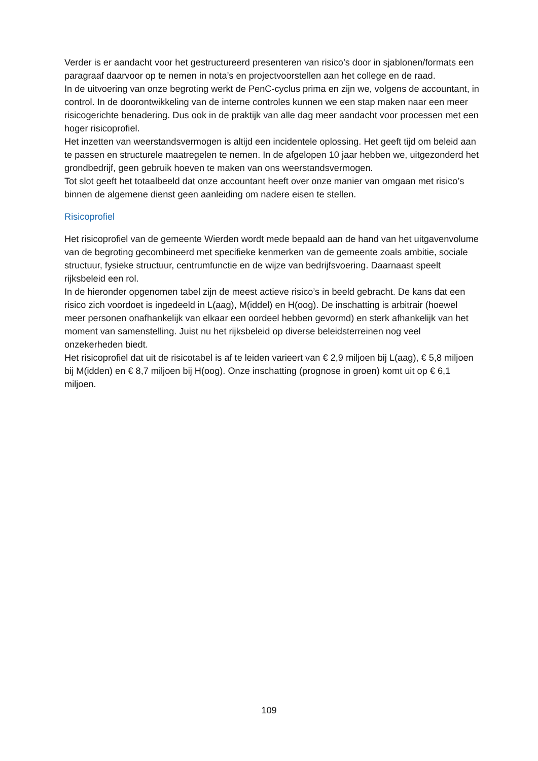Verder is er aandacht voor het gestructureerd presenteren van risico’s door in sjablonen/formats een paragraaf daarvoor op te nemen in nota’s en projectvoorstellen aan het college en de raad.
In de uitvoering van onze begroting werkt de PenC-cyclus prima en zijn we, volgens de accountant, in control. In de doorontwikkeling van de interne controles kunnen we een stap maken naar een meer risicogerichte benadering. Dus ook in de praktijk van alle dag meer aandacht voor processen met een hoger risicoprofiel.
Het inzetten van weerstandsvermogen is altijd een incidentele oplossing. Het geeft tijd om beleid aan te passen en structurele maatregelen te nemen. In de afgelopen 10 jaar hebben we, uitgezonderd het grondbedrijf, geen gebruik hoeven te maken van ons weerstandsvermogen.
Tot slot geeft het totaalbeeld dat onze accountant heeft over onze manier van omgaan met risico’s binnen de algemene dienst geen aanleiding om nadere eisen te stellen.
Risicoprofiel
Het risicoprofiel van de gemeente Wierden wordt mede bepaald aan de hand van het uitgavenvolume van de begroting gecombineerd met specifieke kenmerken van de gemeente zoals ambitie, sociale structuur, fysieke structuur, centrumfunctie en de wijze van bedrijfsvoering. Daarnaast speelt rijksbeleid een rol.
In de hieronder opgenomen tabel zijn de meest actieve risico’s in beeld gebracht. De kans dat een risico zich voordoet is ingedeeld in L(aag), M(iddel) en H(oog). De inschatting is arbitrair (hoewel meer personen onafhankelijk van elkaar een oordeel hebben gevormd) en sterk afhankelijk van het moment van samenstelling. Juist nu het rijksbeleid op diverse beleidsterreinen nog veel onzekerheden biedt.
Het risicoprofiel dat uit de risicotabel is af te leiden varieert van € 2,9 miljoen bij L(aag), € 5,8 miljoen bij M(idden) en € 8,7 miljoen bij H(oog). Onze inschatting (prognose in groen) komt uit op € 6,1 miljoen.
109